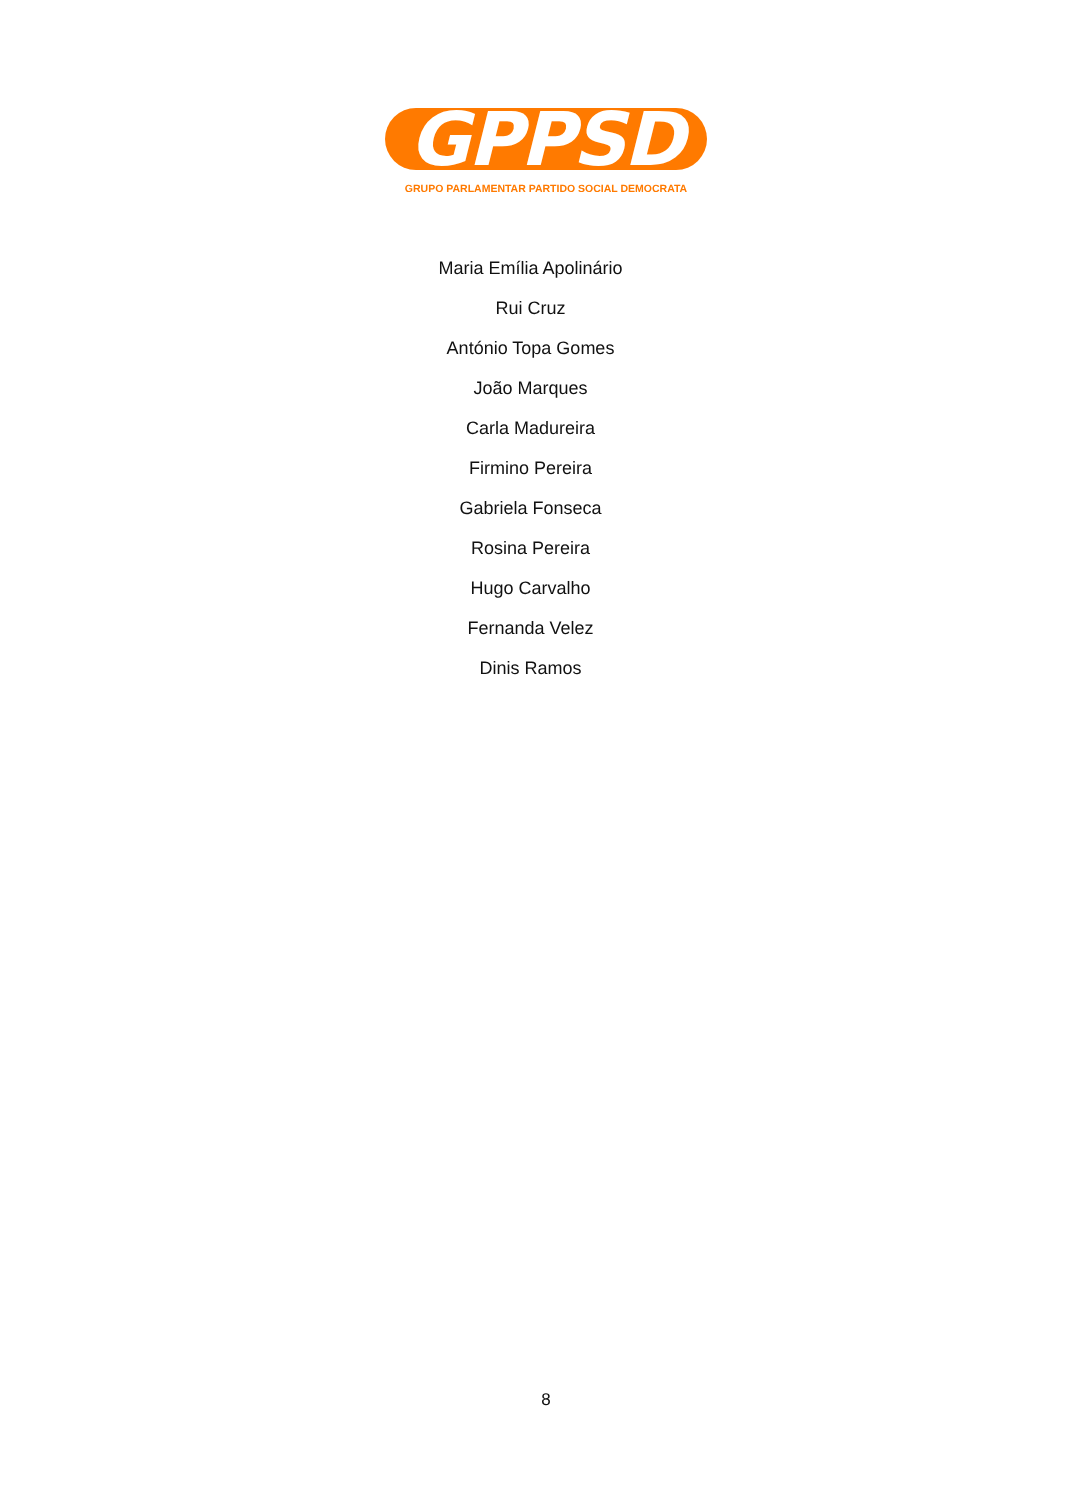GPPSD
GRUPO PARLAMENTAR PARTIDO SOCIAL DEMOCRATA
Maria Emília Apolinário
Rui Cruz
António Topa Gomes
João Marques
Carla Madureira
Firmino Pereira
Gabriela Fonseca
Rosina Pereira
Hugo Carvalho
Fernanda Velez
Dinis Ramos
8